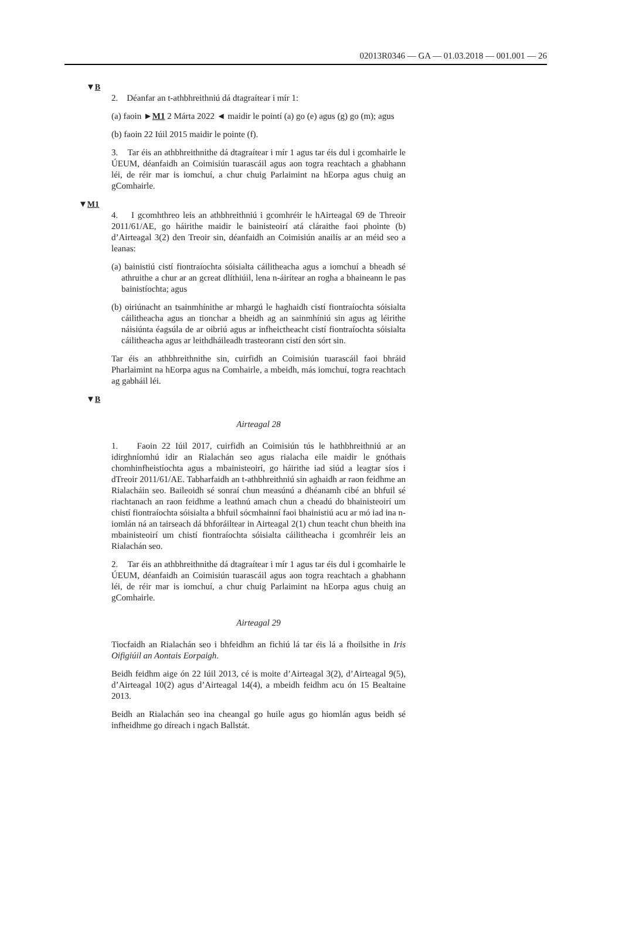02013R0346 — GA — 01.03.2018 — 001.001 — 26
▼B
2. Déanfar an t-athbhreithniú dá dtagraítear i mír 1:
(a) faoin ►M1 2 Márta 2022 ◄ maidir le pointí (a) go (e) agus (g) go (m); agus
(b) faoin 22 Iúil 2015 maidir le pointe (f).
3. Tar éis an athbhreithnithe dá dtagraítear i mír 1 agus tar éis dul i gcomhairle le ÚEUM, déanfaidh an Coimisiún tuarascáil agus aon togra reachtach a ghabhann léi, de réir mar is iomchuí, a chur chuig Parlaimint na hEorpa agus chuig an gComhairle.
▼M1
4. I gcomhthreo leis an athbhreithniú i gcomhréir le hAirteagal 69 de Threoir 2011/61/AE, go háirithe maidir le bainisteoirí atá cláraithe faoi phointe (b) d’Airteagal 3(2) den Treoir sin, déanfaidh an Coimisiún anailís ar an méid seo a leanas:
(a) bainistiú cistí fiontraíochta sóisialta cáilitheacha agus a iomchuí a bheadh sé athruithe a chur ar an gcreat dlíthiúil, lena n-áirítear an rogha a bhaineann le pas bainistíochta; agus
(b) oiriúnacht an tsainmhínithe ar mhargú le haghaidh cistí fiontraíochta sóisialta cáilitheacha agus an tionchar a bheidh ag an sainmhíniú sin agus ag léirithe náisiúnta éagsúla de ar oibriú agus ar infheictheacht cistí fiontraíochta sóisialta cáilitheacha agus ar leithdháileadh trasteorann cistí den sórt sin.
Tar éis an athbhreithnithe sin, cuirfidh an Coimisiún tuarascáil faoi bhráid Pharlaimint na hEorpa agus na Comhairle, a mbeidh, más iomchuí, togra reachtach ag gabháil léi.
▼B
Airteagal 28
1. Faoin 22 Iúil 2017, cuirfidh an Coimisiún tús le hathbhreithniú ar an idirghníomhú idir an Rialachán seo agus rialacha eile maidir le gnóthais chomhinfheistíochta agus a mbainisteoirí, go háirithe iad siúd a leagtar síos i dTreoir 2011/61/AE. Tabharfaidh an t-athbhreithniú sin aghaidh ar raon feidhme an Rialacháin seo. Baileoidh sé sonraí chun measúnú a dhéanamh cibé an bhfuil sé riachtanach an raon feidhme a leathnú amach chun a cheadú do bhainisteoirí um chistí fiontraíochta sóisialta a bhfuil sócmhainní faoi bhainistiú acu ar mó iad ina n-iomlán ná an tairseach dá bhforáiltear in Airteagal 2(1) chun teacht chun bheith ina mbainisteoirí um chistí fiontraíochta sóisialta cáilitheacha i gcomhréir leis an Rialachán seo.
2. Tar éis an athbhreithnithe dá dtagraítear i mír 1 agus tar éis dul i gcomhairle le ÚEUM, déanfaidh an Coimisiún tuarascáil agus aon togra reachtach a ghabhann léi, de réir mar is iomchuí, a chur chuig Parlaimint na hEorpa agus chuig an gComhairle.
Airteagal 29
Tiocfaidh an Rialachán seo i bhfeidhm an fichiú lá tar éis lá a fhoilsithe in Iris Oifigiúil an Aontais Eorpaigh.
Beidh feidhm aige ón 22 Iúil 2013, cé is moite d’Airteagal 3(2), d’Airteagal 9(5), d’Airteagal 10(2) agus d’Airteagal 14(4), a mbeidh feidhm acu ón 15 Bealtaine 2013.
Beidh an Rialachán seo ina cheangal go huile agus go hiomlán agus beidh sé infheidhme go díreach i ngach Ballstát.